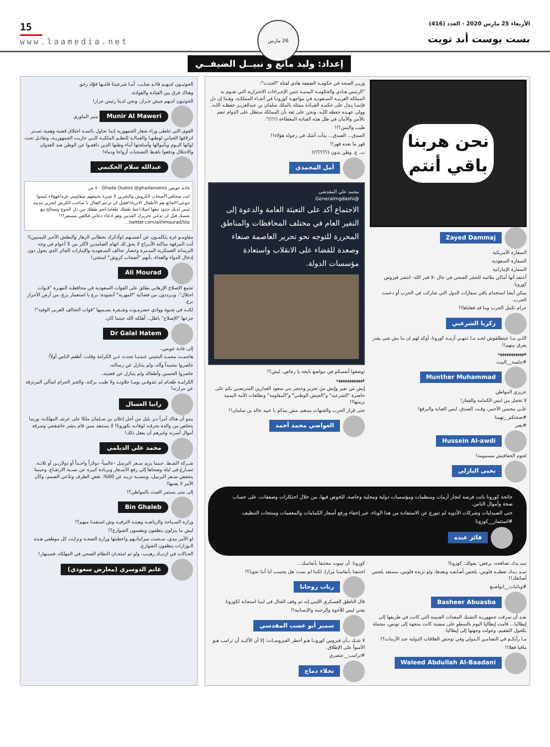الأربعاء 25 مارس 2020 - العدد (416)
بست بوست أند تويت
26 مارس
15
www.laamedia.net
إعداد: وليد مانع و نبيــل الضيفــي
نحن هربنا
باقي أنتم
Zayed Dammaj
السفارة الأمريكية
السفارة السعودية
السفارة الإماراتية
أعتقد أنها أماكن ملائمة للحجر الصحي في حال -لا قدر الله- انتشر فيروس كورونا.
يمكن أيضا استخدام باقي سفارات الدول التي شاركت في الحرب أو دعمت الحرب.
حرام تكمل الحرب وما قد فعلناها!!
زكريا الشرعبي
اللـي مـا عيتطلقوش لحـد مـا تنتهـي أزمـة كورونا، أوكد لهم ان ما بش شي يقدر يفرق بينهم!!
ههههههههههههه
#جلسة__البيت
Munther Muhammad
عزيزي المواطن
لا تخجل من لبس الكمامة والقفاز!
علـي محسن الأحمر، وقـت الصدق، لبس العباية والبرقع!
#صحتكم__تهمنا
#يعبر
Hussein Al-awdi
لحوم الخفافيش مسمومة!
يحيى اليازلي
وزيـر الصحة في حكومـة الضفعة هادي لقناة "الحدث":
"الرئيس هـادي والحكومـة اليمنيـة تثمن الإجـراءات الاحترازية التي تقـوم به المملكة العربيـة السـعودية في مواجهـة كورونـا في أنحـاء المملكـة، وهـذا إن دل فإنمـا يـدل على حكمـة القيـادة ممثلة بالملك سلمان بن عبدالعزيـز حفظـه اللـه، وولي عهـده حفظه اللـه. ونحن على ثقة بأن المملكة ستظل على الدوام تنعم بالأمن والأمان في ظل هذه القيادة المعطاءة (!!!)".
طيب واليمن؟!!
الصدق... الصدق... بدأت أشك في رجولة هؤلاء!!
قهر ما بعده قهر!!
ت. ع. وطن بدون (؟؟؟؟؟)!
أمل المحمدي
محمد علي المقدشي
@Generalmgdashi
الاجتماع أكد على التعبئة العامة والدعوة إلى النفير العام في مختلف المحافظات والمناطق المحررة للتوجه نحو تحرير العاصمة صنعاء وصعدة للقضاء على الانقلاب واستعادة مؤسسات الدولة.
توضعوا أنفسكم في مواضع بايخة يا رخاص، ليش؟!
ههههههههههههه
إيش من نفير وإيش من تحرير وخنجر بني سعود الغدارين المتربصين بكم على خاصرة "الشرعية" و"الجيش الوطني" و"المقاومة" وتطلعات الأمة اليمنية برمتها!!
حتى قرار الحرب والجبهات بيدهم، مش بيدكم يا عبيد خالد بن سلمان!!
العواضي محمد أحمد
جائحة كورونا باتت فرصة لتجار أزمات ومنظمات ومؤسسات دولية ومحلية وخاصة، للخوض فيها، من خلال احتكارات وصفقات، على حساب صحة وأموال الناس.
حتى الصيدليات وشركات الأدوية لم تتورع عن الاستفادة من هذا الوباء، عبر إخفاء ورفع أسعار الكمامات والمعقمات ومنتجات التنظيف.
#استثمار__كورونا
فائز عبده
تمد يدك تصافحه، يرفض: يقولك: كورونا!
تمـد يـدك تعطيـه فلوس، يلحس أصابعـه وبعدها، ولو تزيده فلوس، مستعد يلحس أصابعك!!
#وبائيات__ابواصبع
Basheer Abuasba
بعـد أن سرقت جمهوريـة التشيك المعدات الصينية التي كانت في طريقها إلى إيطاليا... قامت إيطاليا اليوم بالسطو على سفينة كانت متجهة إلى تونس، محملة بكحول التعقيم، وحولت وجهتها إلى إيطاليا.
مـا رأيكـم في التضامـن الـدولي وفي توحش العلاقات الدولية عند الأزمات؟!
مافيا فعلا!!
Waleed Abdullah Al-Baadani
كورونا: أن تموت مختنقا بأنفاسك...
اختنقنا بأنفاسنا مرارا، لكننا لم نمت: هل يحسب لنا أننا نجونا؟!
رباب روحانا
قال الناطق العسكري الليبي إنه تم وقف القتال في ليبيا استجابة لكورونا.
يعني ليس للأخوة والرحمة والإنسانية!!
سمير أبو عصب المقدسي
لا شـك بـأن فيروس كورونـا هـو أخطر الفيروسـات: إلا أن الأكيـد أن ترامب هـو الأسوأ على الإطلاق.
#ترامب__عنصري
نجلاء دماج
الحوثيـون لديهـم قائـد صلـب. أمـا شرعيتنا فلديها قوّاد رخو.
وهناك فرق بين القيادة والقوادة.
الحوثيون لديهم جيش جـرار، ونحن لدينا رئيس جرار!
Munir Al Maweri منير الماوري
القوى التي تتلطى وراء شعار الجمهورية إنما تحاول بائسـة اختلاق قضية وهمية تسـتر انزلاقها الخياني لوطنهـا والعمالـة للنظـم الملكيـة التـي حاربت الجمهوريـة، وتقاتـل تحت لوائها اليـوم وبأموالها وأسلحتها أبناء وطنها الذين دافعـوا عن الوطن ضد العدوان والاحتلال ودفعوا باهـظ التضحيات أرواحا ودماء!
عبدالله سلام الحكيمي
غادة عويس Ghada Oueiss @ghadaoueiss · ٥ س
انت صحافي؟أصحاب الكروش والتخزين لا شيء يجمعهم بمقاومي غزة!فهؤلاء ليسوا جوعى!الجائع هم الأطفال الابرياء!فقبل ان تزعم القتال يا صاحب الكرش لتحرير مدينة ليس لديك حدود معها اصلا،اعط طفلك طعاما،احم طفلك من ذل الجوع وتصالح مع نفسك قبل ان تدعي تحريرك القدس وهو ادعاء دعائي فكاهي مستفز!!! twitter.com/alihmourad/sta...
مقاومـو غزة يتكلمـون عن أنفسـهم (وأذكرك بخطابي الزهار والبطش الأخير لليمنيين)! أنت المرفهة ساكنة الأبـراج لا يحق لك اتهام الصامدين لأكثر من 5 أعوام في وجه الترسانة العسكرية المدمرة وحصار تحالف السـعودية والإمارات الجائر الذي يحول دون إدخال الدواء والغذاء، بأنهم "أصحاب كروش" استحي!
Ali Mourad
تجمع الإصلاح الإرهابي يطلق على القوات السعودية في محافظـة المهـرة "قـوات احتلال"، ويـرددون من فضائية "المهرية" أنشودة: برع يا استعمار برع، من أرض الأحرار برع.
لكنـه في شبوة ووادي حضرمـوت وشـقرة يسـميها "قوات التحالف العربي الوفية"!
جزعها "الإصلاح" باطل.. أهلكه الله حيثما كان.
Dr Galal Hatem
إلى غادة عويس..
هاجمـت محمـد البخيتي عندمـا تحدث عـن الكرامة وقلت: أطعم الناس أولاً!
حاصروا محمداً وآله، ولم يتنازل عن رسالته.
حاصروا الحسين وأطفاله ولم يتنازل عن قضيته.
الكرامـة طعـام لم تتذوقـي يومـا حلاوتـه ولا طيب بركته. والخبز الحرام اسألي المرتزقة عن مرارته!
رانيا العسال
يبدو أن هناك أمراً دبر بليل من أجل إعلان بن سـلمان ملكا على عرشـ المهلكـة، وربما يتخلص من والده بحرقـه لوفاتـه بكورونا! لا يستبعد ممن قام بنشر خاشقجي وسرقة أموال أسرته وغيرهم أن يفعل ذلك!
محمد علي الديلمي
شـركة النفـط، حينما يزيد سـعر البرميل -عالمياً- دولاراً واحـداً أو دولاريـن أو ثلاثـة، تسـارع في ليلة وضحاها إلى رفع الأسـعار وبزيادة كبيرة عن نسـبة الارتفـاع. وحينما ينخفض سـعر البرميل، وبنسـبة تزيـد عن 60%، تغض الطرف وتدّعي الصمم، وكأن الأمر لا يعنيها!
إلى متى يستمر العبث بالمواطن؟!
Bin Ghaleb
وزارة السـياحة والرياضـة وهيئـة الترفيـه وش استفدنا منهم؟!
ليش ما ينزلون ينظفون ويعقمون الشوارع؟!
لو الأمر بيدي، سـحبت ميزانياتـهم واعطيتها وزارة الصحـة ونزلـت كل موظفي هـذه الـوزارات ينظفون الشوارع.
الحـالات في ازديـاد رهيـب، ولو تم امتحـان النظام الصحي في المهلكة، فسينهار!
غانم الدوسري (معارض سعودي)